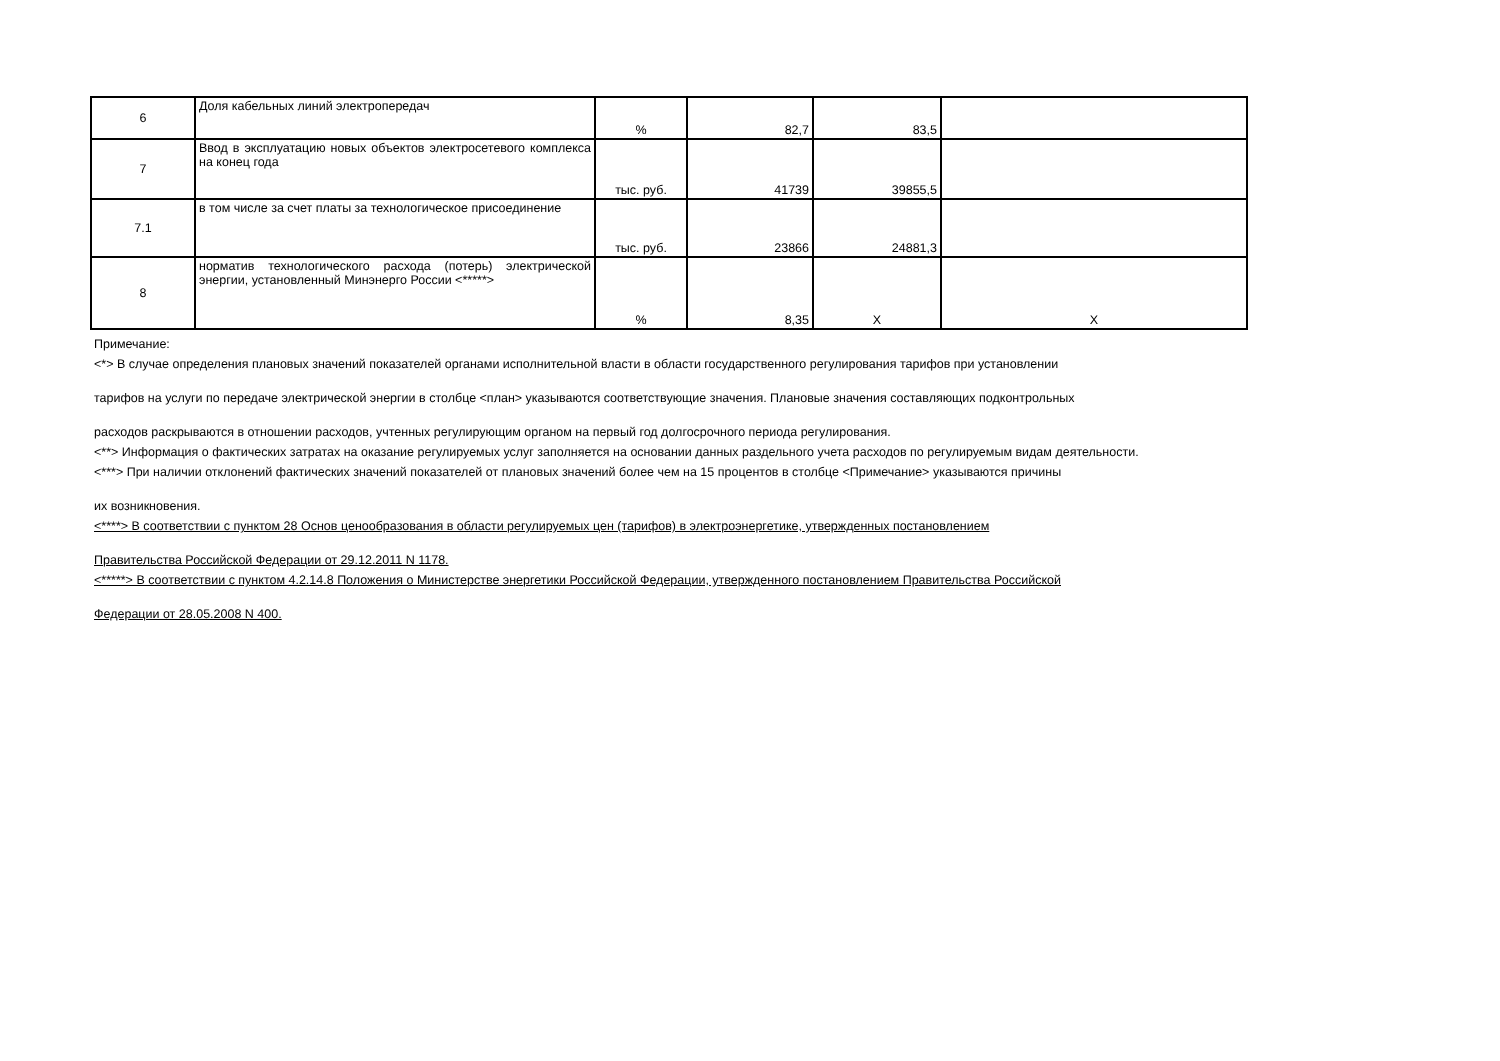| 6 | Доля кабельных линий электропередач | % | 82,7 | 83,5 | |
| 7 | Ввод в эксплуатацию новых объектов электросетевого комплекса на конец года | тыс. руб. | 41739 | 39855,5 | |
| 7.1 | в том числе за счет платы за технологическое присоединение | тыс. руб. | 23866 | 24881,3 | |
| 8 | норматив технологического расхода (потерь) электрической энергии, установленный Минэнерго России <*****> | % | 8,35 | Х | Х |
Примечание:
<*> В случае определения плановых значений показателей органами исполнительной власти в области государственного регулирования тарифов при установлении
тарифов на услуги по передаче электрической энергии в столбце <план> указываются соответствующие значения. Плановые значения составляющих подконтрольных
расходов раскрываются в отношении расходов, учтенных регулирующим органом на первый год долгосрочного периода регулирования.
<**> Информация о фактических затратах на оказание регулируемых услуг заполняется на основании данных раздельного учета расходов по регулируемым видам деятельности.
<***> При наличии отклонений фактических значений показателей от плановых значений более чем на 15 процентов в столбце <Примечание> указываются причины
их возникновения.
<****> В соответствии с пунктом 28 Основ ценообразования в области регулируемых цен (тарифов) в электроэнергетике, утвержденных постановлением
Правительства Российской Федерации от 29.12.2011 N 1178.
<*****> В соответствии с пунктом 4.2.14.8 Положения о Министерстве энергетики Российской Федерации, утвержденного постановлением Правительства Российской
Федерации от 28.05.2008 N 400.